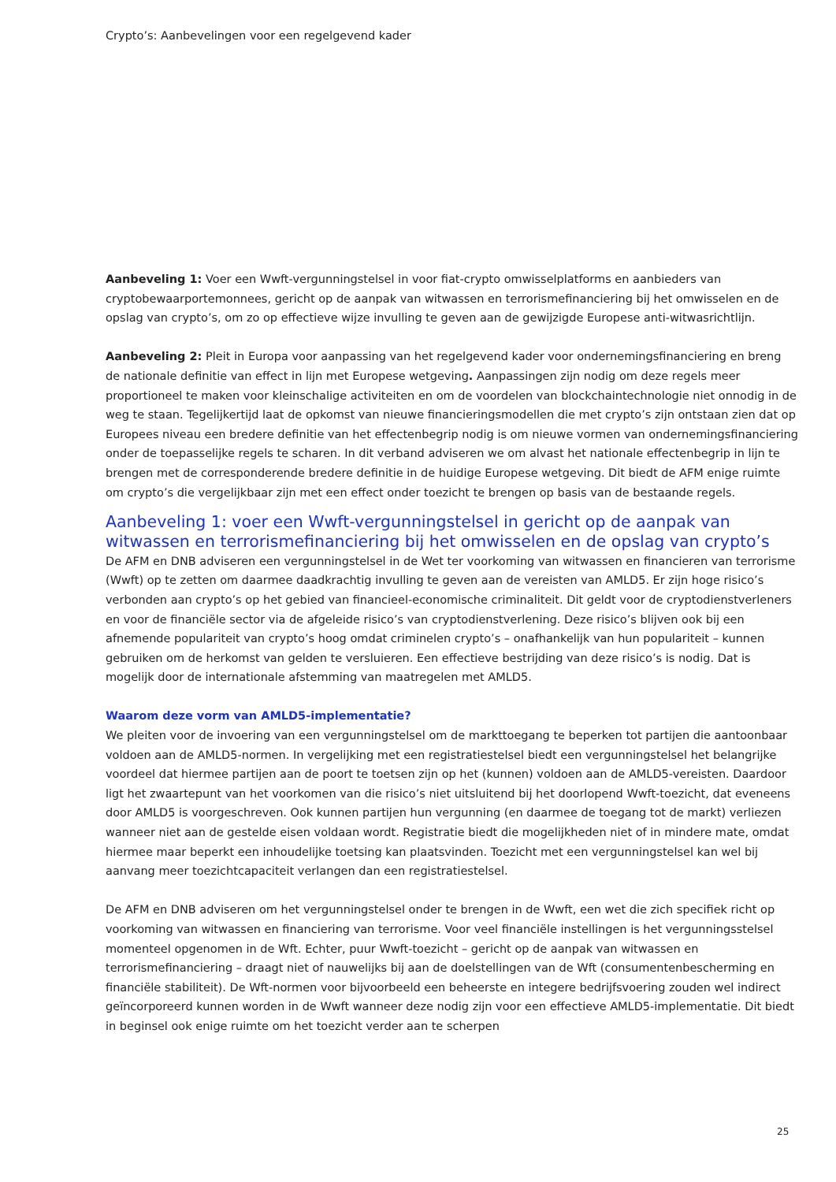Crypto’s: Aanbevelingen voor een regelgevend kader
Aanbeveling 1: Voer een Wwft-vergunningstelsel in voor fiat-crypto omwisselplatforms en aanbieders van cryptobewaarportemonnees, gericht op de aanpak van witwassen en terrorismefinanciering bij het omwisselen en de opslag van crypto’s, om zo op effectieve wijze invulling te geven aan de gewijzigde Europese anti-witwasrichtlijn.
Aanbeveling 2: Pleit in Europa voor aanpassing van het regelgevend kader voor ondernemingsfinanciering en breng de nationale definitie van effect in lijn met Europese wetgeving. Aanpassingen zijn nodig om deze regels meer proportioneel te maken voor kleinschalige activiteiten en om de voordelen van blockchaintechnologie niet onnodig in de weg te staan. Tegelijkertijd laat de opkomst van nieuwe financieringsmodellen die met crypto’s zijn ontstaan zien dat op Europees niveau een bredere definitie van het effectenbegrip nodig is om nieuwe vormen van ondernemingsfinanciering onder de toepasselijke regels te scharen. In dit verband adviseren we om alvast het nationale effectenbegrip in lijn te brengen met de corresponderende bredere definitie in de huidige Europese wetgeving. Dit biedt de AFM enige ruimte om crypto’s die vergelijkbaar zijn met een effect onder toezicht te brengen op basis van de bestaande regels.
Aanbeveling 1: voer een Wwft-vergunningstelsel in gericht op de aanpak van witwassen en terrorismefinanciering bij het omwisselen en de opslag van crypto’s
De AFM en DNB adviseren een vergunningstelsel in de Wet ter voorkoming van witwassen en financieren van terrorisme (Wwft) op te zetten om daarmee daadkrachtig invulling te geven aan de vereisten van AMLD5. Er zijn hoge risico’s verbonden aan crypto’s op het gebied van financieel-economische criminaliteit. Dit geldt voor de cryptodienstverleners en voor de financiële sector via de afgeleide risico’s van cryptodienstverlening. Deze risico’s blijven ook bij een afnemende populariteit van crypto’s hoog omdat criminelen crypto’s – onafhankelijk van hun populariteit – kunnen gebruiken om de herkomst van gelden te versluieren. Een effectieve bestrijding van deze risico’s is nodig. Dat is mogelijk door de internationale afstemming van maatregelen met AMLD5.
Waarom deze vorm van AMLD5-implementatie?
We pleiten voor de invoering van een vergunningstelsel om de markttoegang te beperken tot partijen die aantoonbaar voldoen aan de AMLD5-normen. In vergelijking met een registratiestelsel biedt een vergunningstelsel het belangrijke voordeel dat hiermee partijen aan de poort te toetsen zijn op het (kunnen) voldoen aan de AMLD5-vereisten. Daardoor ligt het zwaartepunt van het voorkomen van die risico’s niet uitsluitend bij het doorlopend Wwft-toezicht, dat eveneens door AMLD5 is voorgeschreven. Ook kunnen partijen hun vergunning (en daarmee de toegang tot de markt) verliezen wanneer niet aan de gestelde eisen voldaan wordt. Registratie biedt die mogelijkheden niet of in mindere mate, omdat hiermee maar beperkt een inhoudelijke toetsing kan plaatsvinden. Toezicht met een vergunningstelsel kan wel bij aanvang meer toezichtcapaciteit verlangen dan een registratiestelsel.
De AFM en DNB adviseren om het vergunningstelsel onder te brengen in de Wwft, een wet die zich specifiek richt op voorkoming van witwassen en financiering van terrorisme. Voor veel financiële instellingen is het vergunningsstelsel momenteel opgenomen in de Wft. Echter, puur Wwft-toezicht – gericht op de aanpak van witwassen en terrorismefinanciering – draagt niet of nauwelijks bij aan de doelstellingen van de Wft (consumentenbescherming en financiële stabiliteit). De Wft-normen voor bijvoorbeeld een beheerste en integere bedrijfsvoering zouden wel indirect geïncorporeerd kunnen worden in de Wwft wanneer deze nodig zijn voor een effectieve AMLD5-implementatie. Dit biedt in beginsel ook enige ruimte om het toezicht verder aan te scherpen
25